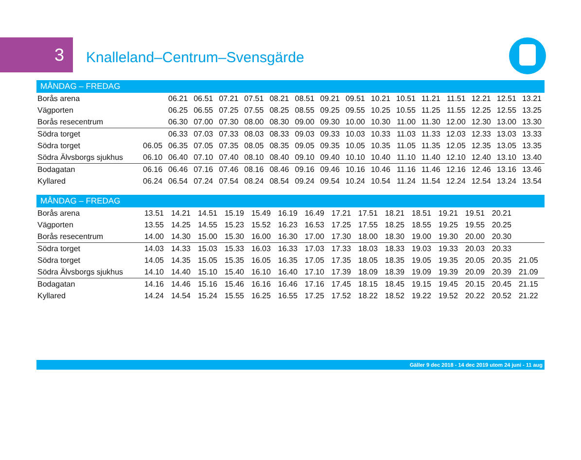3
Knalleland–Centrum–Svensgärde
| MÅNDAG – FREDAG | | | | | | | | | | | | | | | | |
| --- | --- | --- | --- | --- | --- | --- | --- | --- | --- | --- | --- | --- | --- | --- | --- | --- |
| Borås arena | | 06.21 | 06.51 | 07.21 | 07.51 | 08.21 | 08.51 | 09.21 | 09.51 | 10.21 | 10.51 | 11.21 | 11.51 | 12.21 | 12.51 | 13.21 |
| Vägporten | | 06.25 | 06.55 | 07.25 | 07.55 | 08.25 | 08.55 | 09.25 | 09.55 | 10.25 | 10.55 | 11.25 | 11.55 | 12.25 | 12.55 | 13.25 |
| Borås resecentrum | | 06.30 | 07.00 | 07.30 | 08.00 | 08.30 | 09.00 | 09.30 | 10.00 | 10.30 | 11.00 | 11.30 | 12.00 | 12.30 | 13.00 | 13.30 |
| Södra torget | | 06.33 | 07.03 | 07.33 | 08.03 | 08.33 | 09.03 | 09.33 | 10.03 | 10.33 | 11.03 | 11.33 | 12.03 | 12.33 | 13.03 | 13.33 |
| Södra torget | 06.05 | 06.35 | 07.05 | 07.35 | 08.05 | 08.35 | 09.05 | 09.35 | 10.05 | 10.35 | 11.05 | 11.35 | 12.05 | 12.35 | 13.05 | 13.35 |
| Södra Älvsborgs sjukhus | 06.10 | 06.40 | 07.10 | 07.40 | 08.10 | 08.40 | 09.10 | 09.40 | 10.10 | 10.40 | 11.10 | 11.40 | 12.10 | 12.40 | 13.10 | 13.40 |
| Bodagatan | 06.16 | 06.46 | 07.16 | 07.46 | 08.16 | 08.46 | 09.16 | 09.46 | 10.16 | 10.46 | 11.16 | 11.46 | 12.16 | 12.46 | 13.16 | 13.46 |
| Kyllared | 06.24 | 06.54 | 07.24 | 07.54 | 08.24 | 08.54 | 09.24 | 09.54 | 10.24 | 10.54 | 11.24 | 11.54 | 12.24 | 12.54 | 13.24 | 13.54 |
| MÅNDAG – FREDAG | | | | | | | | | | | | | | | | |
| --- | --- | --- | --- | --- | --- | --- | --- | --- | --- | --- | --- | --- | --- | --- | --- | --- |
| Borås arena | 13.51 | 14.21 | 14.51 | 15.19 | 15.49 | 16.19 | 16.49 | 17.21 | 17.51 | 18.21 | 18.51 | 19.21 | 19.51 | 20.21 | | |
| Vägporten | 13.55 | 14.25 | 14.55 | 15.23 | 15.52 | 16.23 | 16.53 | 17.25 | 17.55 | 18.25 | 18.55 | 19.25 | 19.55 | 20.25 | | |
| Borås resecentrum | 14.00 | 14.30 | 15.00 | 15.30 | 16.00 | 16.30 | 17.00 | 17.30 | 18.00 | 18.30 | 19.00 | 19.30 | 20.00 | 20.30 | | |
| Södra torget | 14.03 | 14.33 | 15.03 | 15.33 | 16.03 | 16.33 | 17.03 | 17.33 | 18.03 | 18.33 | 19.03 | 19.33 | 20.03 | 20.33 | | |
| Södra torget | 14.05 | 14.35 | 15.05 | 15.35 | 16.05 | 16.35 | 17.05 | 17.35 | 18.05 | 18.35 | 19.05 | 19.35 | 20.05 | 20.35 | 21.05 | |
| Södra Älvsborgs sjukhus | 14.10 | 14.40 | 15.10 | 15.40 | 16.10 | 16.40 | 17.10 | 17.39 | 18.09 | 18.39 | 19.09 | 19.39 | 20.09 | 20.39 | 21.09 | |
| Bodagatan | 14.16 | 14.46 | 15.16 | 15.46 | 16.16 | 16.46 | 17.16 | 17.45 | 18.15 | 18.45 | 19.15 | 19.45 | 20.15 | 20.45 | 21.15 | |
| Kyllared | 14.24 | 14.54 | 15.24 | 15.55 | 16.25 | 16.55 | 17.25 | 17.52 | 18.22 | 18.52 | 19.22 | 19.52 | 20.22 | 20.52 | 21.22 | |
Gäller 9 dec 2018 - 14 dec 2019 utom 24 juni - 11 aug